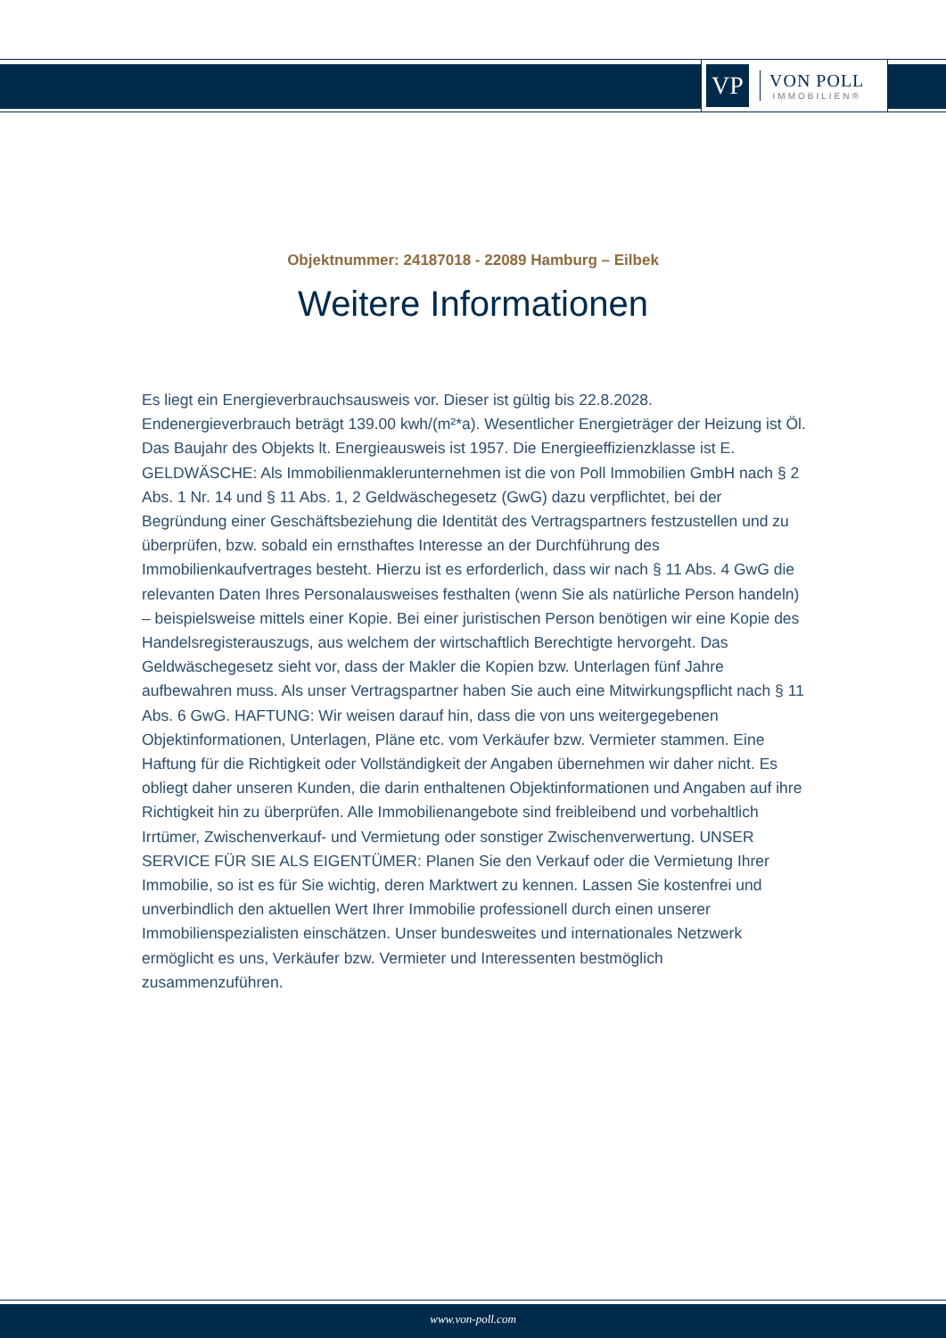VP
VON POLL
IMMOBILIEN®
Objektnummer: 24187018 - 22089 Hamburg – Eilbek
Weitere Informationen
Es liegt ein Energieverbrauchsausweis vor. Dieser ist gültig bis 22.8.2028. Endenergieverbrauch beträgt 139.00 kwh/(m²*a). Wesentlicher Energieträger der Heizung ist Öl. Das Baujahr des Objekts lt. Energieausweis ist 1957. Die Energieeffizienzklasse ist E. GELDWÄSCHE: Als Immobilienmaklerunternehmen ist die von Poll Immobilien GmbH nach § 2 Abs. 1 Nr. 14 und § 11 Abs. 1, 2 Geldwäschegesetz (GwG) dazu verpflichtet, bei der Begründung einer Geschäftsbeziehung die Identität des Vertragspartners festzustellen und zu überprüfen, bzw. sobald ein ernsthaftes Interesse an der Durchführung des Immobilienkaufvertrages besteht. Hierzu ist es erforderlich, dass wir nach § 11 Abs. 4 GwG die relevanten Daten Ihres Personalausweises festhalten (wenn Sie als natürliche Person handeln) – beispielsweise mittels einer Kopie. Bei einer juristischen Person benötigen wir eine Kopie des Handelsregisterauszugs, aus welchem der wirtschaftlich Berechtigte hervorgeht. Das Geldwäschegesetz sieht vor, dass der Makler die Kopien bzw. Unterlagen fünf Jahre aufbewahren muss. Als unser Vertragspartner haben Sie auch eine Mitwirkungspflicht nach § 11 Abs. 6 GwG. HAFTUNG: Wir weisen darauf hin, dass die von uns weitergegebenen Objektinformationen, Unterlagen, Pläne etc. vom Verkäufer bzw. Vermieter stammen. Eine Haftung für die Richtigkeit oder Vollständigkeit der Angaben übernehmen wir daher nicht. Es obliegt daher unseren Kunden, die darin enthaltenen Objektinformationen und Angaben auf ihre Richtigkeit hin zu überprüfen. Alle Immobilienangebote sind freibleibend und vorbehaltlich Irrtümer, Zwischenverkauf- und Vermietung oder sonstiger Zwischenverwertung. UNSER SERVICE FÜR SIE ALS EIGENTÜMER: Planen Sie den Verkauf oder die Vermietung Ihrer Immobilie, so ist es für Sie wichtig, deren Marktwert zu kennen. Lassen Sie kostenfrei und unverbindlich den aktuellen Wert Ihrer Immobilie professionell durch einen unserer Immobilienspezialisten einschätzen. Unser bundesweites und internationales Netzwerk ermöglicht es uns, Verkäufer bzw. Vermieter und Interessenten bestmöglich zusammenzuführen.
www.von-poll.com